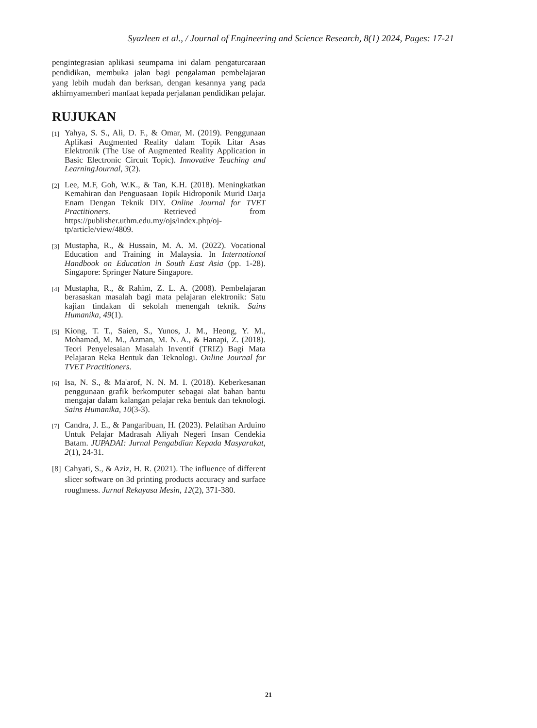Syazleen et al., / Journal of Engineering and Science Research, 8(1) 2024, Pages: 17-21
pengintegrasian aplikasi seumpama ini dalam pengaturcaraan pendidikan, membuka jalan bagi pengalaman pembelajaran yang lebih mudah dan berksan, dengan kesannya yang pada akhirnyamemberi manfaat kepada perjalanan pendidikan pelajar.
RUJUKAN
[1] Yahya, S. S., Ali, D. F., & Omar, M. (2019). Penggunaan Aplikasi Augmented Reality dalam Topik Litar Asas Elektronik (The Use of Augmented Reality Application in Basic Electronic Circuit Topic). Innovative Teaching and LearningJournal, 3(2).
[2] Lee, M.F, Goh, W.K., & Tan, K.H. (2018). Meningkatkan Kemahiran dan Penguasaan Topik Hidroponik Murid Darja Enam Dengan Teknik DIY. Online Journal for TVET Practitioners. Retrieved from https://publisher.uthm.edu.my/ojs/index.php/oj-tp/article/view/4809.
[3] Mustapha, R., & Hussain, M. A. M. (2022). Vocational Education and Training in Malaysia. In International Handbook on Education in South East Asia (pp. 1-28). Singapore: Springer Nature Singapore.
[4] Mustapha, R., & Rahim, Z. L. A. (2008). Pembelajaran berasaskan masalah bagi mata pelajaran elektronik: Satu kajian tindakan di sekolah menengah teknik. Sains Humanika, 49(1).
[5] Kiong, T. T., Saien, S., Yunos, J. M., Heong, Y. M., Mohamad, M. M., Azman, M. N. A., & Hanapi, Z. (2018). Teori Penyelesaian Masalah Inventif (TRIZ) Bagi Mata Pelajaran Reka Bentuk dan Teknologi. Online Journal for TVET Practitioners.
[6] Isa, N. S., & Ma'arof, N. N. M. I. (2018). Keberkesanan penggunaan grafik berkomputer sebagai alat bahan bantu mengajar dalam kalangan pelajar reka bentuk dan teknologi. Sains Humanika, 10(3-3).
[7] Candra, J. E., & Pangaribuan, H. (2023). Pelatihan Arduino Untuk Pelajar Madrasah Aliyah Negeri Insan Cendekia Batam. JUPADAI: Jurnal Pengabdian Kepada Masyarakat, 2(1), 24-31.
[8] Cahyati, S., & Aziz, H. R. (2021). The influence of different slicer software on 3d printing products accuracy and surface roughness. Jurnal Rekayasa Mesin, 12(2), 371-380.
21